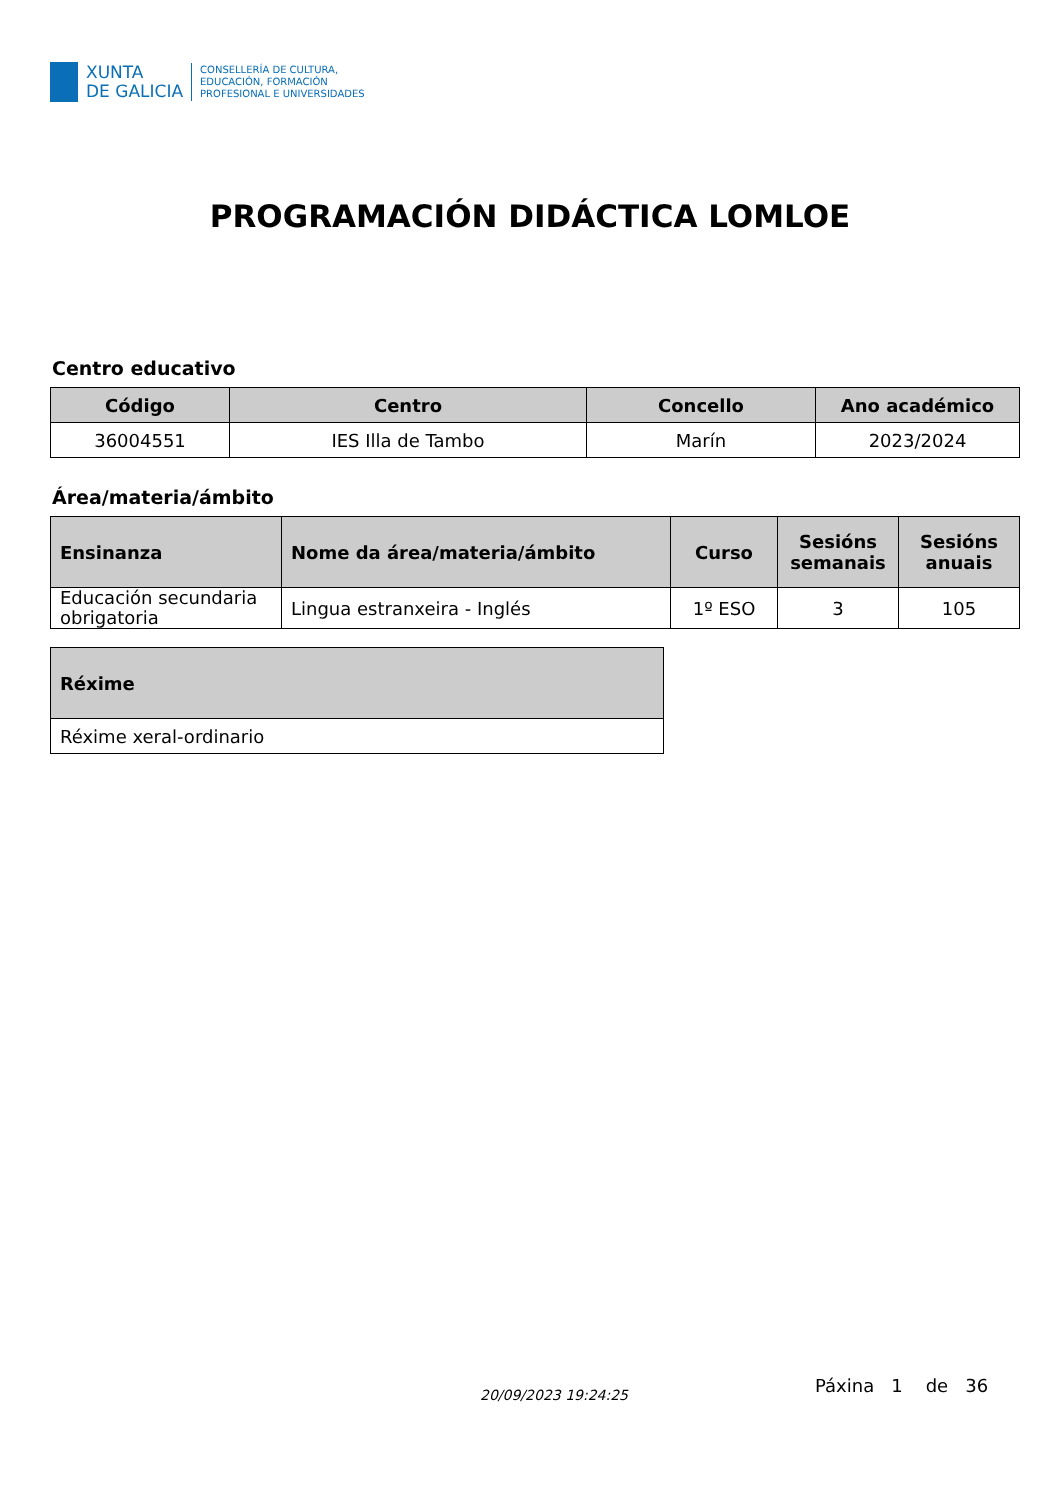XUNTA
DE GALICIA
CONSELLERÍA DE CULTURA,
EDUCACIÓN, FORMACIÓN
PROFESIONAL E UNIVERSIDADES
PROGRAMACIÓN DIDÁCTICA LOMLOE
Centro educativo
| Código | Centro | Concello | Ano académico |
| --- | --- | --- | --- |
| 36004551 | IES Illa de Tambo | Marín | 2023/2024 |
Área/materia/ámbito
| Ensinanza | Nome da área/materia/ámbito | Curso | Sesións semanais | Sesións anuais |
| --- | --- | --- | --- | --- |
| Educación secundaria obrigatoria | Lingua estranxeira - Inglés | 1º ESO | 3 | 105 |
| Réxime |
| --- |
| Réxime xeral-ordinario |
20/09/2023 19:24:25 Páxina 1 de 36